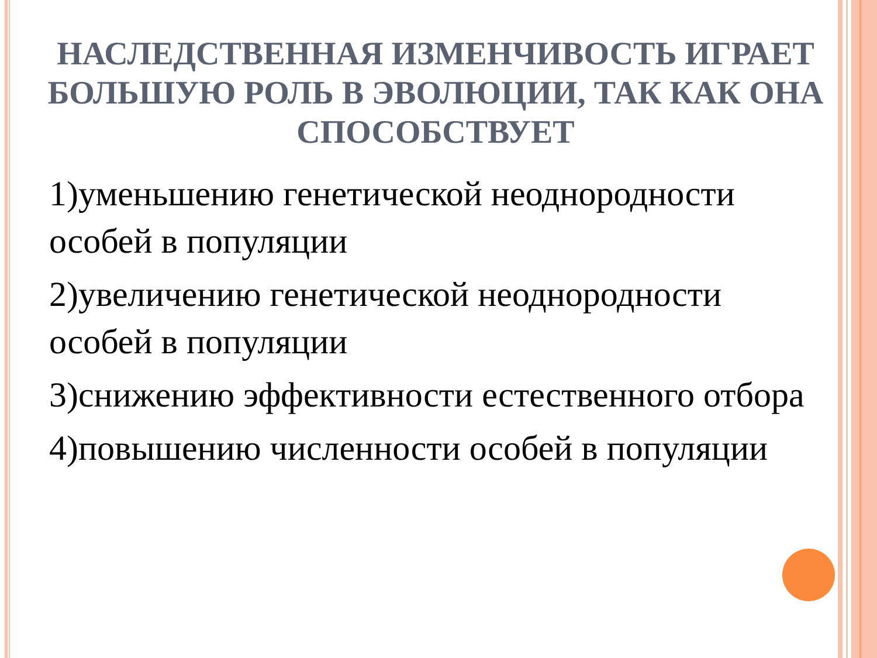НАСЛЕДСТВЕННАЯ ИЗМЕНЧИВОСТЬ ИГРАЕТ БОЛЬШУЮ РОЛЬ В ЭВОЛЮЦИИ, ТАК КАК ОНА СПОСОБСТВУЕТ
1)уменьшению генетической неоднородности особей в популяции
2)увеличению генетической неоднородности особей в популяции
3)снижению эффективности естественного отбора
4)повышению численности особей в популяции